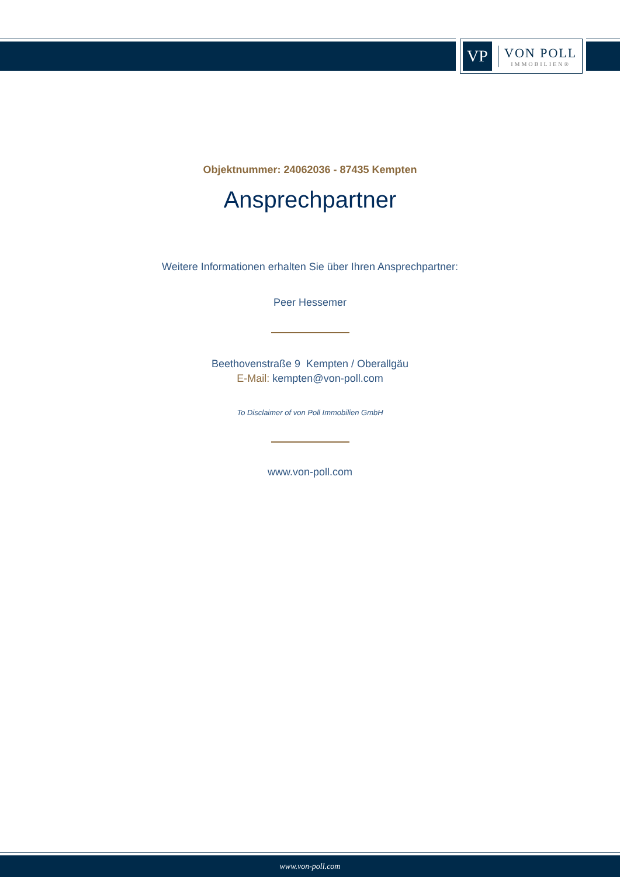VP
VON POLL
IMMOBILIEN®
Objektnummer: 24062036 - 87435 Kempten
Ansprechpartner
Weitere Informationen erhalten Sie über Ihren Ansprechpartner:
Peer Hessemer
Beethovenstraße 9 Kempten / Oberallgäu
E-Mail: kempten@von-poll.com
To Disclaimer of von Poll Immobilien GmbH
www.von-poll.com
www.von-poll.com